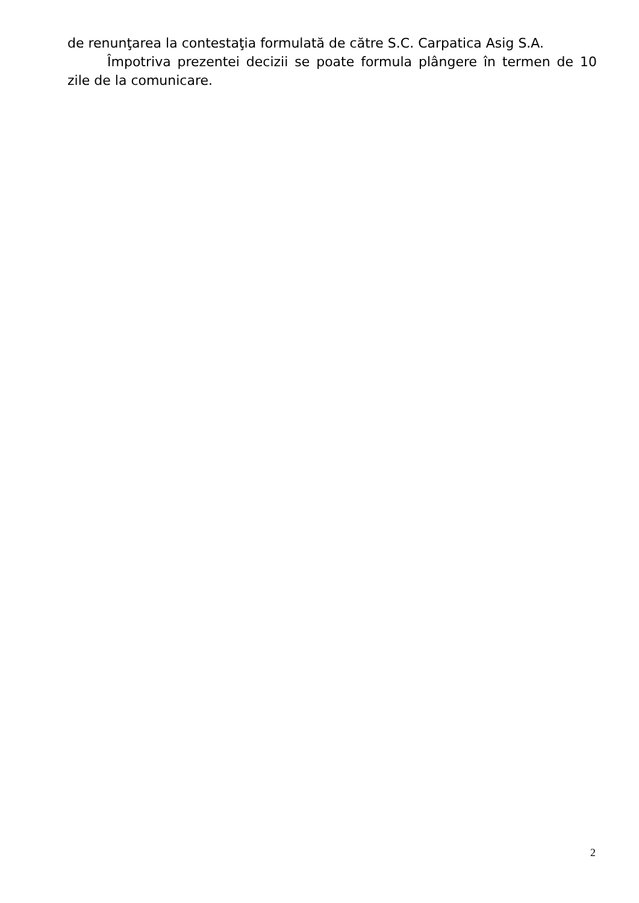de renunţarea la contestaţia formulată de către S.C. Carpatica Asig S.A.
Împotriva prezentei decizii se poate formula plângere în termen de 10 zile de la comunicare.
2